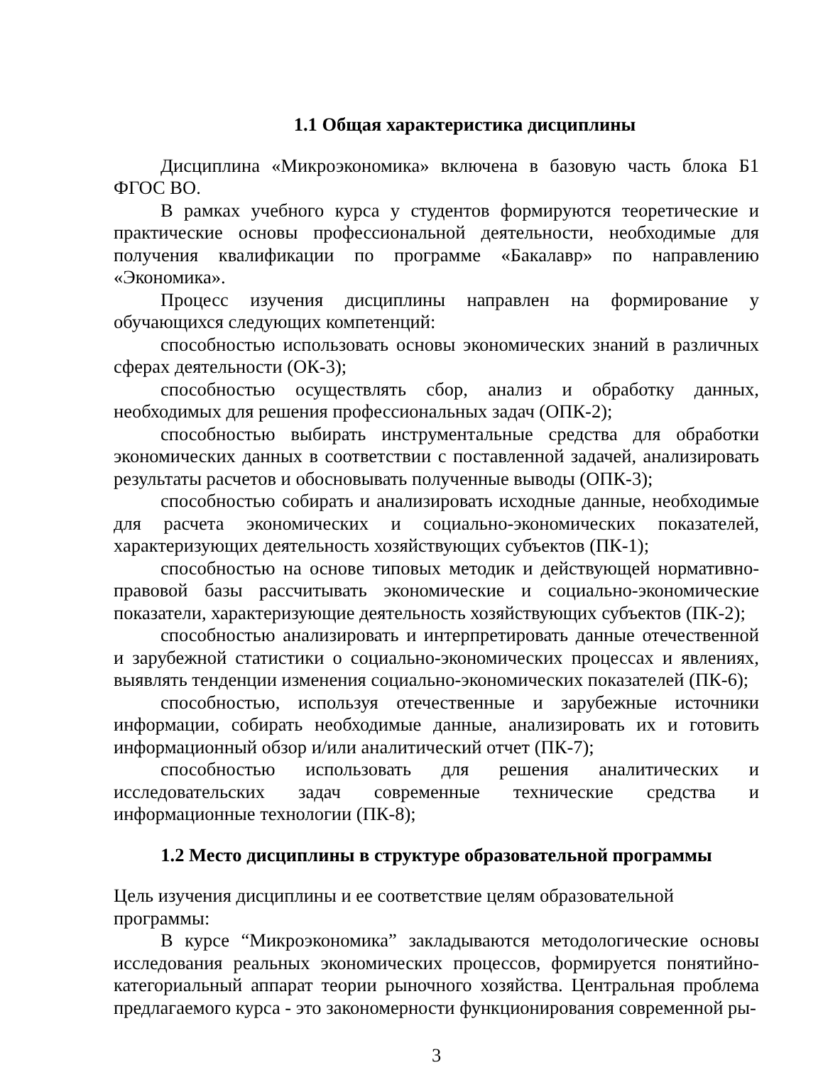1.1 Общая характеристика дисциплины
Дисциплина «Микроэкономика» включена в базовую часть блока Б1 ФГОС ВО.
В рамках учебного курса у студентов формируются теоретические и практические основы профессиональной деятельности, необходимые для получения квалификации по программе «Бакалавр» по направлению «Экономика».
Процесс изучения дисциплины направлен на формирование у обучающихся следующих компетенций:
способностью использовать основы экономических знаний в различных сферах деятельности (ОК-3);
способностью осуществлять сбор, анализ и обработку данных, необходимых для решения профессиональных задач (ОПК-2);
способностью выбирать инструментальные средства для обработки экономических данных в соответствии с поставленной задачей, анализировать результаты расчетов и обосновывать полученные выводы (ОПК-3);
способностью собирать и анализировать исходные данные, необходимые для расчета экономических и социально-экономических показателей, характеризующих деятельность хозяйствующих субъектов (ПК-1);
способностью на основе типовых методик и действующей нормативно-правовой базы рассчитывать экономические и социально-экономические показатели, характеризующие деятельность хозяйствующих субъектов (ПК-2);
способностью анализировать и интерпретировать данные отечественной и зарубежной статистики о социально-экономических процессах и явлениях, выявлять тенденции изменения социально-экономических показателей (ПК-6);
способностью, используя отечественные и зарубежные источники информации, собирать необходимые данные, анализировать их и готовить информационный обзор и/или аналитический отчет (ПК-7);
способностью использовать для решения аналитических и исследовательских задач современные технические средства и информационные технологии (ПК-8);
1.2 Место дисциплины в структуре образовательной программы
Цель изучения дисциплины и ее соответствие целям образовательной
программы:
В курсе “Микроэкономика” закладываются методологические основы исследования реальных экономических процессов, формируется понятийно-категориальный аппарат теории рыночного хозяйства. Центральная проблема предлагаемого курса - это закономерности функционирования современной ры-
3